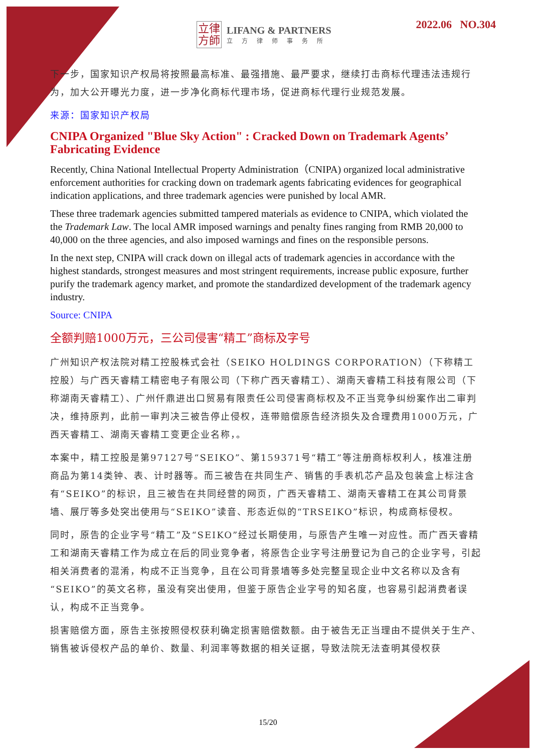立律
方師
LIFANG & PARTNERS
立方律师事务所
2022.06 NO.304
下一步，国家知识产权局将按照最高标准、最强措施、最严要求，继续打击商标代理违法违规行为，加大公开曝光力度，进一步净化商标代理市场，促进商标代理行业规范发展。
来源：国家知识产权局
CNIPA Organized "Blue Sky Action" : Cracked Down on Trademark Agents’ Fabricating Evidence
Recently, China National Intellectual Property Administration（CNIPA) organized local administrative enforcement authorities for cracking down on trademark agents fabricating evidences for geographical indication applications, and three trademark agencies were punished by local AMR.
These three trademark agencies submitted tampered materials as evidence to CNIPA, which violated the the Trademark Law. The local AMR imposed warnings and penalty fines ranging from RMB 20,000 to 40,000 on the three agencies, and also imposed warnings and fines on the responsible persons.
In the next step, CNIPA will crack down on illegal acts of trademark agencies in accordance with the highest standards, strongest measures and most stringent requirements, increase public exposure, further purify the trademark agency market, and promote the standardized development of the trademark agency industry.
Source: CNIPA
全额判赔1000万元，三公司侵害“精工”商标及字号
广州知识产权法院对精工控股株式会社（SEIKO HOLDINGS CORPORATION）（下称精工控股）与广西天睿精工精密电子有限公司（下称广西天睿精工）、湖南天睿精工科技有限公司（下称湖南天睿精工）、广州仟鼎进出口贸易有限责任公司侵害商标权及不正当竞争纠纷案作出二审判决，维持原判，此前一审判决三被告停止侵权，连带赔偿原告经济损失及合理费用1000万元，广西天睿精工、湖南天睿精工变更企业名称，。
本案中，精工控股是第97127号“SEIKO”、第159371号“精工”等注册商标权利人，核准注册商品为第14类钟、表、计时器等。而三被告在共同生产、销售的手表机芯产品及包装盒上标注含有“SEIKO”的标识，且三被告在共同经营的网页，广西天睿精工、湖南天睿精工在其公司背景墙、展厅等多处突出使用与“SEIKO”读音、形态近似的“TRSEIKO”标识，构成商标侵权。
同时，原告的企业字号“精工”及“SEIKO”经过长期使用，与原告产生唯一对应性。而广西天睿精工和湖南天睿精工作为成立在后的同业竞争者，将原告企业字号注册登记为自己的企业字号，引起相关消费者的混淆，构成不正当竞争，且在公司背景墙等多处完整呈现企业中文名称以及含有“SEIKO”的英文名称，虽没有突出使用，但鉴于原告企业字号的知名度，也容易引起消费者误认，构成不正当竞争。
损害赔偿方面，原告主张按照侵权获利确定损害赔偿数额。由于被告无正当理由不提供关于生产、销售被诉侵权产品的单价、数量、利润率等数据的相关证据，导致法院无法查明其侵权获
15/20